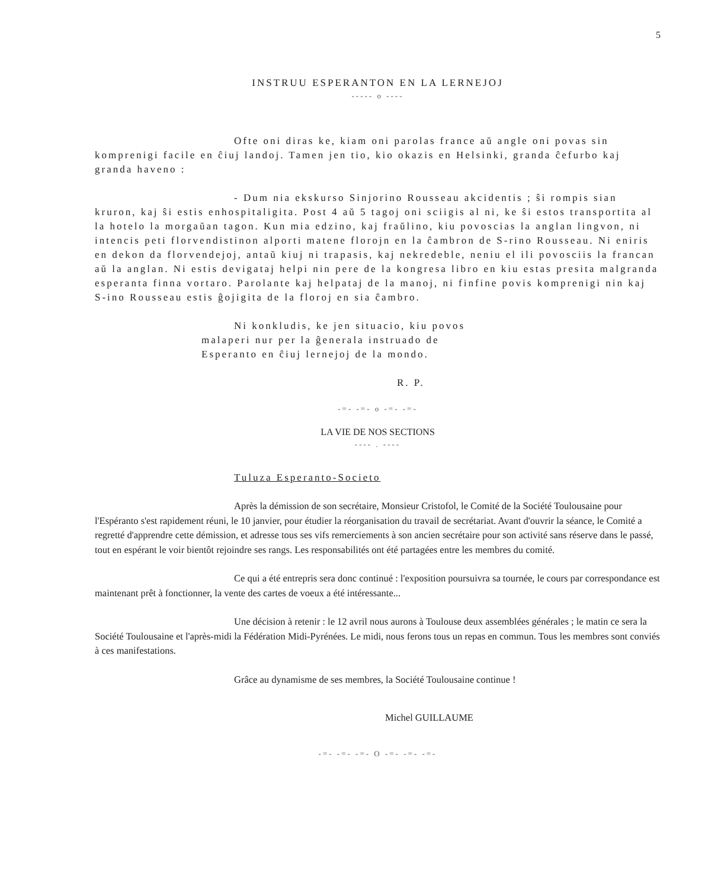5
INSTRUU ESPERANTON EN LA LERNEJOJ
----- o ----
Ofte oni diras ke, kiam oni parolas france aŭ angle oni povas sin komprenigi facile en ĉiuj landoj. Tamen jen tio, kio okazis en Helsinki, granda ĉefurbo kaj granda haveno :
- Dum nia ekskurso Sinjorino Rousseau akcidentis ; ŝi rompis sian kruron, kaj ŝi estis enhospitaligita. Post 4 aŭ 5 tagoj oni sciigis al ni, ke ŝi estos transportita al la hotelo la morgaŭan tagon. Kun mia edzino, kaj fraŭlino, kiu povoscias la anglan lingvon, ni intencis peti florvendistinon alporti matene florojn en la ĉambron de S-rino Rousseau. Ni eniris en dekon da florvendejoj, antaŭ kiuj ni trapasis, kaj nekredeble, neniu el ili povosciis la francan aŭ la anglan. Ni estis devigataj helpi nin pere de la kongresa libro en kiu estas presita malgranda esperanta finna vortaro. Parolante kaj helpataj de la manoj, ni finfine povis komprenigi nin kaj S-ino Rousseau estis ĝojigita de la floroj en sia ĉambro.
Ni konkludis, ke jen situacio, kiu povos malaperi nur per la ĝenerala instruado de Esperanto en ĉiuj lernejoj de la mondo.
R. P.
-=- -=- o -=- -=-
LA VIE DE NOS SECTIONS
---- . ----
Tuluza Esperanto-Societo
Après la démission de son secrétaire, Monsieur Cristofol, le Comité de la Société Toulousaine pour l'Espéranto s'est rapidement réuni, le 10 janvier, pour étudier la réorganisation du travail de secrétariat. Avant d'ouvrir la séance, le Comité a regretté d'apprendre cette démission, et adresse tous ses vifs remerciements à son ancien secrétaire pour son activité sans réserve dans le passé, tout en espérant le voir bientôt rejoindre ses rangs. Les responsabilités ont été partagées entre les membres du comité.
Ce qui a été entrepris sera donc continué : l'exposition poursuivra sa tournée, le cours par correspondance est maintenant prêt à fonctionner, la vente des cartes de voeux a été intéressante...
Une décision à retenir : le 12 avril nous aurons à Toulouse deux assemblées générales ; le matin ce sera la Société Toulousaine et l'après-midi la Fédération Midi-Pyrénées. Le midi, nous ferons tous un repas en commun. Tous les membres sont conviés à ces manifestations.
Grâce au dynamisme de ses membres, la Société Toulousaine continue !
Michel GUILLAUME
-=- -=- -=- O -=- -=- -=-